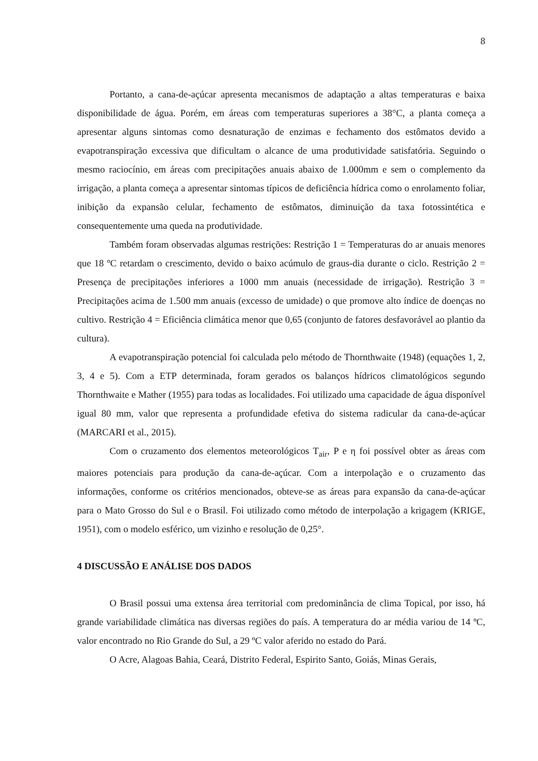8
Portanto, a cana-de-açúcar apresenta mecanismos de adaptação a altas temperaturas e baixa disponibilidade de água. Porém, em áreas com temperaturas superiores a 38°C, a planta começa a apresentar alguns sintomas como desnaturação de enzimas e fechamento dos estômatos devido a evapotranspiração excessiva que dificultam o alcance de uma produtividade satisfatória. Seguindo o mesmo raciocínio, em áreas com precipitações anuais abaixo de 1.000mm e sem o complemento da irrigação, a planta começa a apresentar sintomas típicos de deficiência hídrica como o enrolamento foliar, inibição da expansão celular, fechamento de estômatos, diminuição da taxa fotossintética e consequentemente uma queda na produtividade.
Também foram observadas algumas restrições: Restrição 1 = Temperaturas do ar anuais menores que 18 ºC retardam o crescimento, devido o baixo acúmulo de graus-dia durante o ciclo. Restrição 2 = Presença de precipitações inferiores a 1000 mm anuais (necessidade de irrigação). Restrição 3 = Precipitações acima de 1.500 mm anuais (excesso de umidade) o que promove alto índice de doenças no cultivo. Restrição 4 = Eficiência climática menor que 0,65 (conjunto de fatores desfavorável ao plantio da cultura).
A evapotranspiração potencial foi calculada pelo método de Thornthwaite (1948) (equações 1, 2, 3, 4 e 5). Com a ETP determinada, foram gerados os balanços hídricos climatológicos segundo Thornthwaite e Mather (1955) para todas as localidades. Foi utilizado uma capacidade de água disponível igual 80 mm, valor que representa a profundidade efetiva do sistema radicular da cana-de-açúcar (MARCARI et al., 2015).
Com o cruzamento dos elementos meteorológicos T<sub>air</sub>, P e η foi possível obter as áreas com maiores potenciais para produção da cana-de-açúcar. Com a interpolação e o cruzamento das informações, conforme os critérios mencionados, obteve-se as áreas para expansão da cana-de-açúcar para o Mato Grosso do Sul e o Brasil. Foi utilizado como método de interpolação a krigagem (KRIGE, 1951), com o modelo esférico, um vizinho e resolução de 0,25°.
4 DISCUSSÃO E ANÁLISE DOS DADOS
O Brasil possui uma extensa área territorial com predominância de clima Topical, por isso, há grande variabilidade climática nas diversas regiões do país. A temperatura do ar média variou de 14 ºC, valor encontrado no Rio Grande do Sul, a 29 ºC valor aferido no estado do Pará.
O Acre, Alagoas Bahia, Ceará, Distrito Federal, Espirito Santo, Goiás, Minas Gerais,